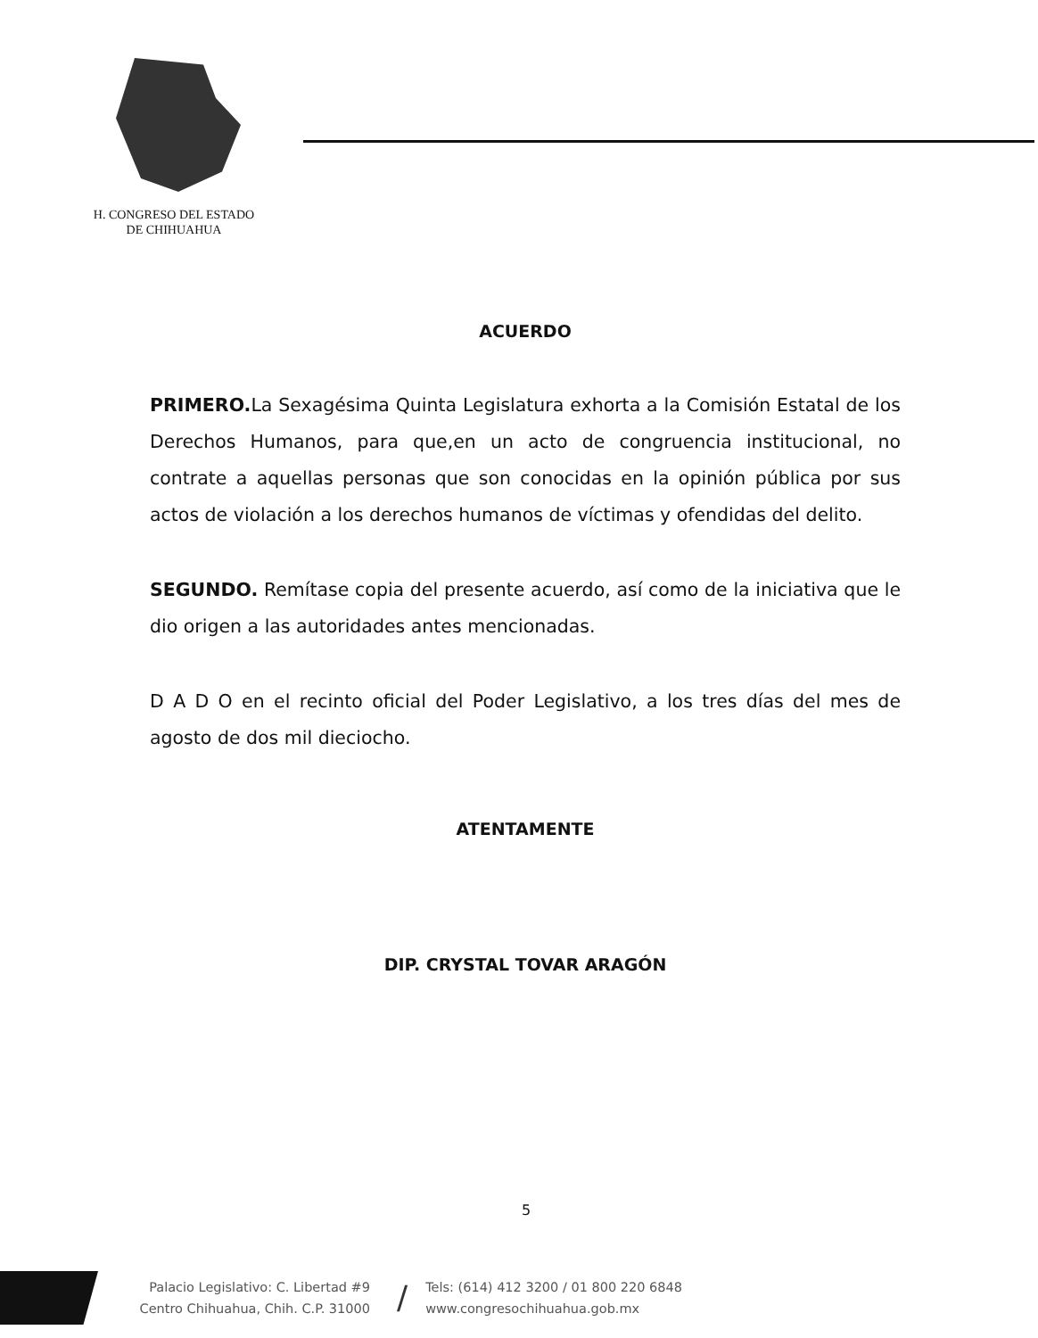H. CONGRESO DEL ESTADO
DE CHIHUAHUA
ACUERDO
PRIMERO. La Sexagésima Quinta Legislatura exhorta a la Comisión Estatal de los Derechos Humanos, para que,en un acto de congruencia institucional, no contrate a aquellas personas que son conocidas en la opinión pública por sus actos de violación a los derechos humanos de víctimas y ofendidas del delito.
SEGUNDO. Remítase copia del presente acuerdo, así como de la iniciativa que le dio origen a las autoridades antes mencionadas.
D A D O en el recinto oficial del Poder Legislativo, a los tres días del mes de agosto de dos mil dieciocho.
ATENTAMENTE
DIP. CRYSTAL TOVAR ARAGÓN
5
Palacio Legislativo: C. Libertad #9
Centro Chihuahua, Chih. C.P. 31000
/
Tels: (614) 412 3200 / 01 800 220 6848
www.congresochihuahua.gob.mx